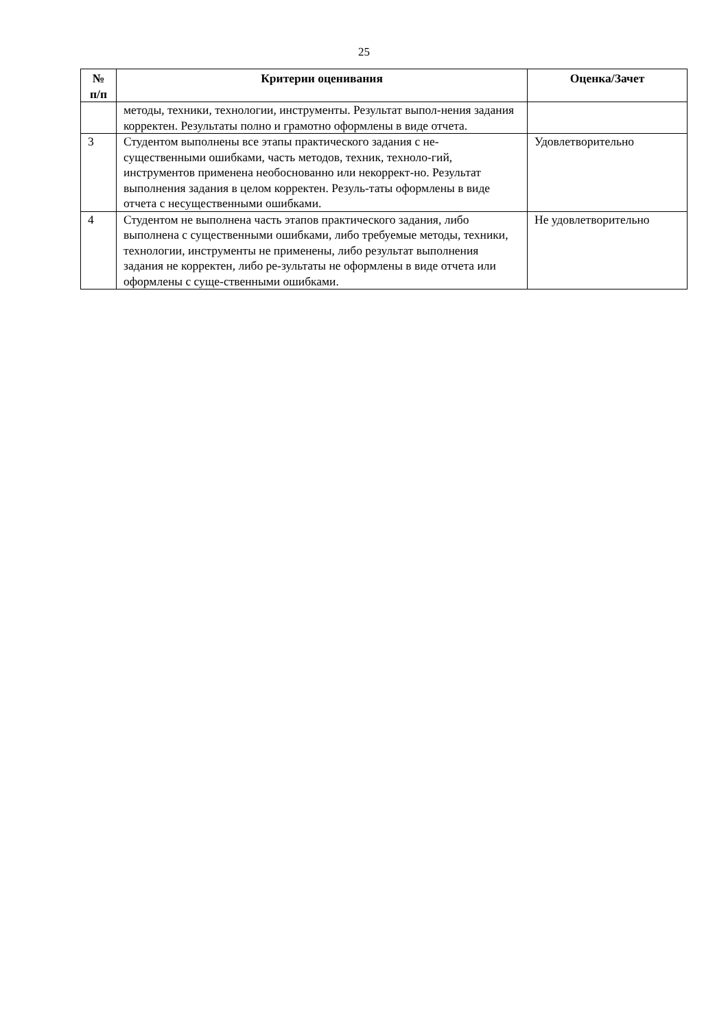25
| № п/п | Критерии оценивания | Оценка/Зачет |
| --- | --- | --- |
| | методы, техники, технологии, инструменты. Результат выпол-нения задания корректен. Результаты полно и грамотно оформлены в виде отчета. | |
| 3 | Студентом выполнены все этапы практического задания с не-существенными ошибками, часть методов, техник, техноло-гий, инструментов применена необоснованно или некоррект-но. Результат выполнения задания в целом корректен. Резуль-таты оформлены в виде отчета с несущественными ошибками. | Удовлетворительно |
| 4 | Студентом не выполнена часть этапов практического задания, либо выполнена с существенными ошибками, либо требуемые методы, техники, технологии, инструменты не применены, либо результат выполнения задания не корректен, либо ре-зультаты не оформлены в виде отчета или оформлены с суще-ственными ошибками. | Не удовлетворительно |